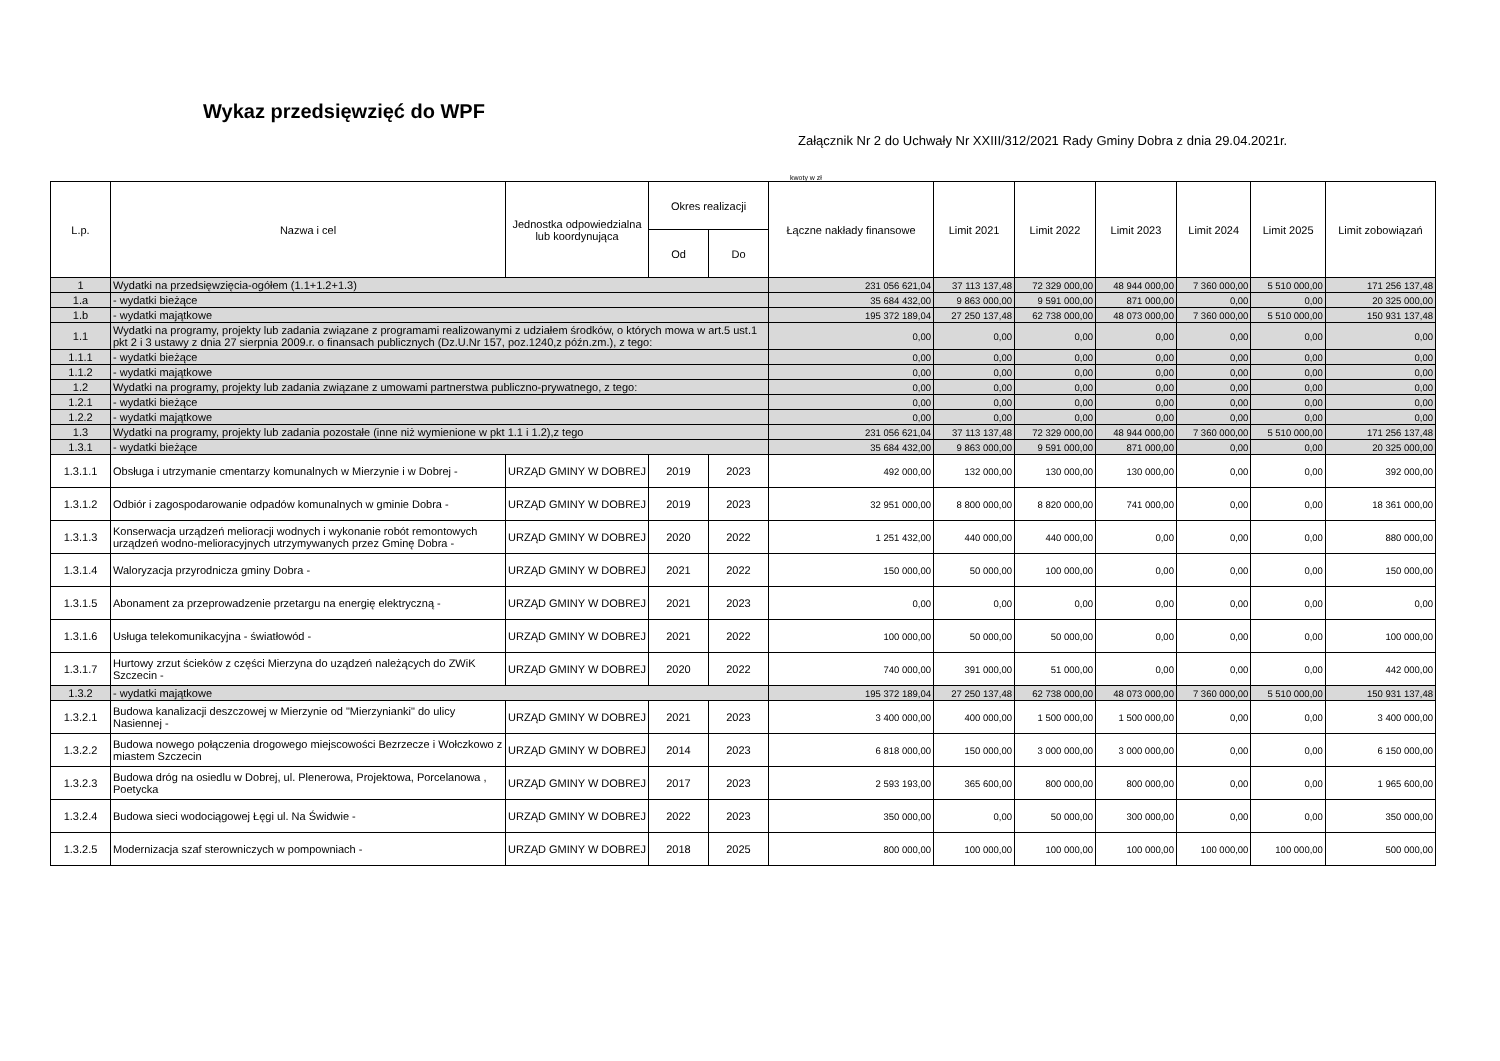Wykaz przedsięwzięć do WPF
Załącznik Nr 2 do Uchwały Nr XXIII/312/2021 Rady Gminy Dobra z dnia 29.04.2021r.
kwoty w zł
| L.p. | Nazwa i cel | Jednostka odpowiedzialna lub koordynująca | Okres realizacji | | Łączne nakłady finansowe | Limit 2021 | Limit 2022 | Limit 2023 | Limit 2024 | Limit 2025 | Limit zobowiązań |
| --- | --- | --- | --- | --- | --- | --- | --- | --- | --- | --- | --- |
| | | | Od | Do | | | | | | | |
| 1 | Wydatki na przedsięwzięcia-ogółem (1.1+1.2+1.3) | | | | 231 056 621,04 | 37 113 137,48 | 72 329 000,00 | 48 944 000,00 | 7 360 000,00 | 5 510 000,00 | 171 256 137,48 |
| 1.a | - wydatki bieżące | | | | 35 684 432,00 | 9 863 000,00 | 9 591 000,00 | 871 000,00 | 0,00 | 0,00 | 20 325 000,00 |
| 1.b | - wydatki majątkowe | | | | 195 372 189,04 | 27 250 137,48 | 62 738 000,00 | 48 073 000,00 | 7 360 000,00 | 5 510 000,00 | 150 931 137,48 |
| 1.1 | Wydatki na programy, projekty lub zadania związane z programami realizowanymi z udziałem środków, o których mowa w art.5 ust.1 pkt 2 i 3 ustawy z dnia 27 sierpnia 2009.r. o finansach publicznych (Dz.U.Nr 157, poz.1240,z późn.zm.), z tego: | | | | 0,00 | 0,00 | 0,00 | 0,00 | 0,00 | 0,00 | 0,00 |
| 1.1.1 | - wydatki bieżące | | | | 0,00 | 0,00 | 0,00 | 0,00 | 0,00 | 0,00 | 0,00 |
| 1.1.2 | - wydatki majątkowe | | | | 0,00 | 0,00 | 0,00 | 0,00 | 0,00 | 0,00 | 0,00 |
| 1.2 | Wydatki na programy, projekty lub zadania związane z umowami partnerstwa publiczno-prywatnego, z tego: | | | | 0,00 | 0,00 | 0,00 | 0,00 | 0,00 | 0,00 | 0,00 |
| 1.2.1 | - wydatki bieżące | | | | 0,00 | 0,00 | 0,00 | 0,00 | 0,00 | 0,00 | 0,00 |
| 1.2.2 | - wydatki majątkowe | | | | 0,00 | 0,00 | 0,00 | 0,00 | 0,00 | 0,00 | 0,00 |
| 1.3 | Wydatki na programy, projekty lub zadania pozostałe (inne niż wymienione w pkt 1.1 i 1.2),z tego | | | | 231 056 621,04 | 37 113 137,48 | 72 329 000,00 | 48 944 000,00 | 7 360 000,00 | 5 510 000,00 | 171 256 137,48 |
| 1.3.1 | - wydatki bieżące | | | | 35 684 432,00 | 9 863 000,00 | 9 591 000,00 | 871 000,00 | 0,00 | 0,00 | 20 325 000,00 |
| 1.3.1.1 | Obsługa i utrzymanie cmentarzy komunalnych w Mierzynie i w Dobrej - | URZĄD GMINY W DOBREJ | 2019 | 2023 | 492 000,00 | 132 000,00 | 130 000,00 | 130 000,00 | 0,00 | 0,00 | 392 000,00 |
| 1.3.1.2 | Odbiór i zagospodarowanie odpadów komunalnych w gminie Dobra - | URZĄD GMINY W DOBREJ | 2019 | 2023 | 32 951 000,00 | 8 800 000,00 | 8 820 000,00 | 741 000,00 | 0,00 | 0,00 | 18 361 000,00 |
| 1.3.1.3 | Konserwacja urządzeń melioracji wodnych i wykonanie robót remontowych urządzeń wodno-melioracyjnych utrzymywanych przez Gminę Dobra - | URZĄD GMINY W DOBREJ | 2020 | 2022 | 1 251 432,00 | 440 000,00 | 440 000,00 | 0,00 | 0,00 | 0,00 | 880 000,00 |
| 1.3.1.4 | Waloryzacja przyrodnicza gminy Dobra - | URZĄD GMINY W DOBREJ | 2021 | 2022 | 150 000,00 | 50 000,00 | 100 000,00 | 0,00 | 0,00 | 0,00 | 150 000,00 |
| 1.3.1.5 | Abonament za przeprowadzenie przetargu na energię elektryczną - | URZĄD GMINY W DOBREJ | 2021 | 2023 | 0,00 | 0,00 | 0,00 | 0,00 | 0,00 | 0,00 | 0,00 |
| 1.3.1.6 | Usługa telekomunikacyjna - światłowód - | URZĄD GMINY W DOBREJ | 2021 | 2022 | 100 000,00 | 50 000,00 | 50 000,00 | 0,00 | 0,00 | 0,00 | 100 000,00 |
| 1.3.1.7 | Hurtowy zrzut ścieków z części Mierzyna do uządzeń należących do ZWiK Szczecin - | URZĄD GMINY W DOBREJ | 2020 | 2022 | 740 000,00 | 391 000,00 | 51 000,00 | 0,00 | 0,00 | 0,00 | 442 000,00 |
| 1.3.2 | - wydatki majątkowe | | | | 195 372 189,04 | 27 250 137,48 | 62 738 000,00 | 48 073 000,00 | 7 360 000,00 | 5 510 000,00 | 150 931 137,48 |
| 1.3.2.1 | Budowa kanalizacji deszczowej w Mierzynie od "Mierzynianki" do ulicy Nasiennej - | URZĄD GMINY W DOBREJ | 2021 | 2023 | 3 400 000,00 | 400 000,00 | 1 500 000,00 | 1 500 000,00 | 0,00 | 0,00 | 3 400 000,00 |
| 1.3.2.2 | Budowa nowego połączenia drogowego miejscowości Bezrzecze i Wołczkowo z miastem Szczecin | URZĄD GMINY W DOBREJ | 2014 | 2023 | 6 818 000,00 | 150 000,00 | 3 000 000,00 | 3 000 000,00 | 0,00 | 0,00 | 6 150 000,00 |
| 1.3.2.3 | Budowa dróg na osiedlu w Dobrej, ul. Plenerowa, Projektowa, Porcelanowa , Poetycka | URZĄD GMINY W DOBREJ | 2017 | 2023 | 2 593 193,00 | 365 600,00 | 800 000,00 | 800 000,00 | 0,00 | 0,00 | 1 965 600,00 |
| 1.3.2.4 | Budowa sieci wodociągowej Łęgi ul. Na Świdwie - | URZĄD GMINY W DOBREJ | 2022 | 2023 | 350 000,00 | 0,00 | 50 000,00 | 300 000,00 | 0,00 | 0,00 | 350 000,00 |
| 1.3.2.5 | Modernizacja szaf sterowniczych w pompowniach - | URZĄD GMINY W DOBREJ | 2018 | 2025 | 800 000,00 | 100 000,00 | 100 000,00 | 100 000,00 | 100 000,00 | 100 000,00 | 500 000,00 |